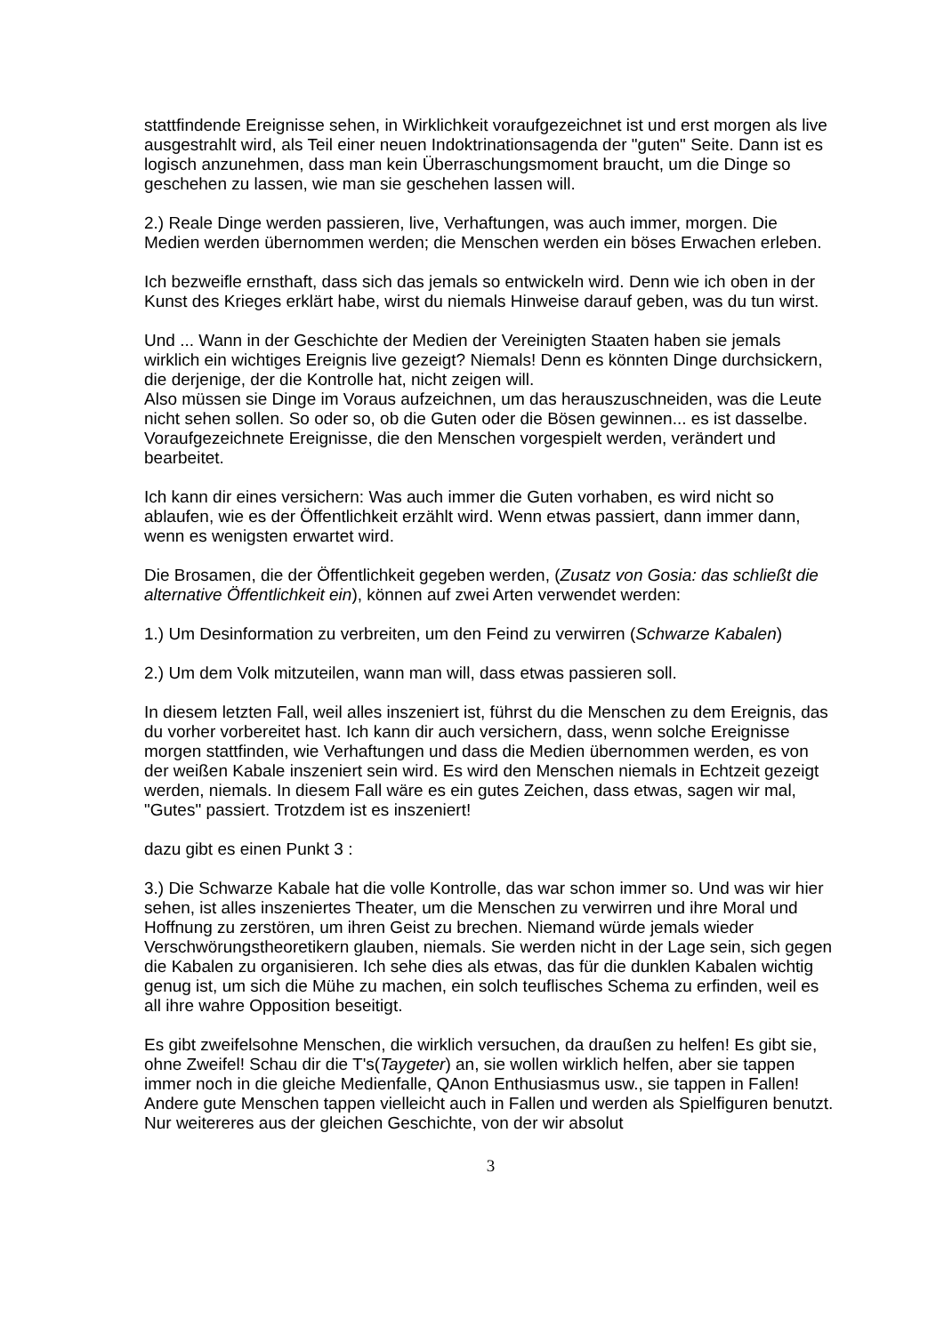stattfindende Ereignisse sehen, in Wirklichkeit voraufgezeichnet ist und erst morgen als live ausgestrahlt wird, als Teil einer neuen Indoktrinationsagenda der "guten" Seite. Dann ist es logisch anzunehmen, dass man kein Überraschungsmoment braucht, um die Dinge so geschehen zu lassen, wie man sie geschehen lassen will.
2.) Reale Dinge werden passieren, live, Verhaftungen, was auch immer, morgen. Die Medien werden übernommen werden; die Menschen werden ein böses Erwachen erleben.
Ich bezweifle ernsthaft, dass sich das jemals so entwickeln wird. Denn wie ich oben in der Kunst des Krieges erklärt habe, wirst du niemals Hinweise darauf geben, was du tun wirst.
Und ... Wann in der Geschichte der Medien der Vereinigten Staaten haben sie jemals wirklich ein wichtiges Ereignis live gezeigt? Niemals! Denn es könnten Dinge durchsickern, die derjenige, der die Kontrolle hat, nicht zeigen will.
Also müssen sie Dinge im Voraus aufzeichnen, um das herauszuschneiden, was die Leute nicht sehen sollen. So oder so, ob die Guten oder die Bösen gewinnen... es ist dasselbe. Voraufgezeichnete Ereignisse, die den Menschen vorgespielt werden, verändert und bearbeitet.
Ich kann dir eines versichern: Was auch immer die Guten vorhaben, es wird nicht so ablaufen, wie es der Öffentlichkeit erzählt wird. Wenn etwas passiert, dann immer dann, wenn es wenigsten erwartet wird.
Die Brosamen, die der Öffentlichkeit gegeben werden, (Zusatz von Gosia: das schließt die alternative Öffentlichkeit ein), können auf zwei Arten verwendet werden:
1.) Um Desinformation zu verbreiten, um den Feind zu verwirren (Schwarze Kabalen)
2.) Um dem Volk mitzuteilen, wann man will, dass etwas passieren soll.
In diesem letzten Fall, weil alles inszeniert ist, führst du die Menschen zu dem Ereignis, das du vorher vorbereitet hast. Ich kann dir auch versichern, dass, wenn solche Ereignisse morgen stattfinden, wie Verhaftungen und dass die Medien übernommen werden, es von der weißen Kabale inszeniert sein wird. Es wird den Menschen niemals in Echtzeit gezeigt werden, niemals. In diesem Fall wäre es ein gutes Zeichen, dass etwas, sagen wir mal, "Gutes" passiert. Trotzdem ist es inszeniert!
dazu gibt es einen Punkt 3 :
3.) Die Schwarze Kabale hat die volle Kontrolle, das war schon immer so. Und was wir hier sehen, ist alles inszeniertes Theater, um die Menschen zu verwirren und ihre Moral und Hoffnung zu zerstören, um ihren Geist zu brechen. Niemand würde jemals wieder Verschwörungstheoretikern glauben, niemals. Sie werden nicht in der Lage sein, sich gegen die Kabalen zu organisieren. Ich sehe dies als etwas, das für die dunklen Kabalen wichtig genug ist, um sich die Mühe zu machen, ein solch teuflisches Schema zu erfinden, weil es all ihre wahre Opposition beseitigt.
Es gibt zweifelsohne Menschen, die wirklich versuchen, da draußen zu helfen! Es gibt sie, ohne Zweifel! Schau dir die T's(Taygeter) an, sie wollen wirklich helfen, aber sie tappen immer noch in die gleiche Medienfalle, QAnon Enthusiasmus usw., sie tappen in Fallen! Andere gute Menschen tappen vielleicht auch in Fallen und werden als Spielfiguren benutzt. Nur weitereres aus der gleichen Geschichte, von der wir absolut
3